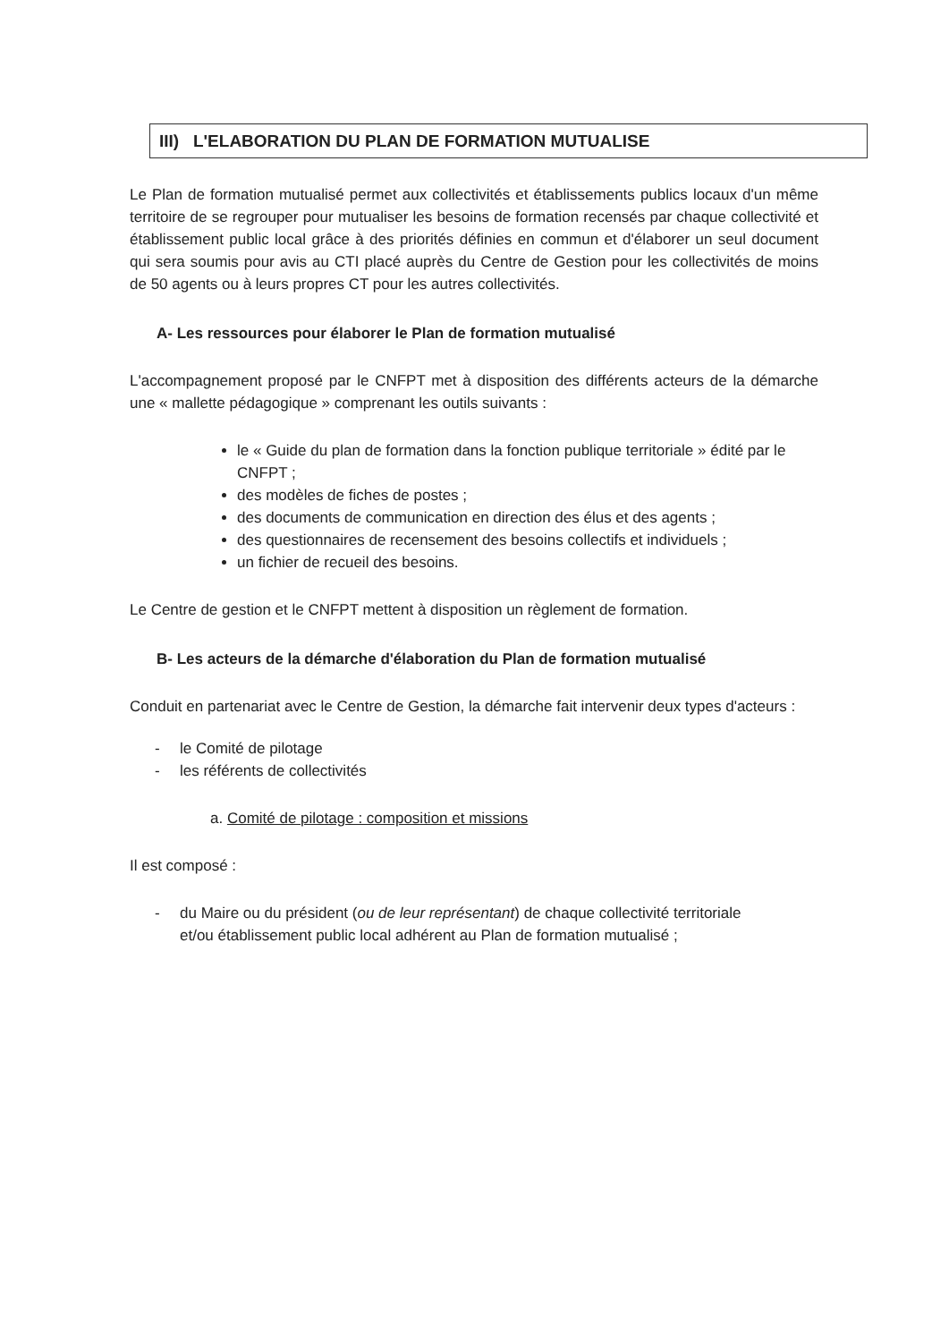III) L'ELABORATION DU PLAN DE FORMATION MUTUALISE
Le Plan de formation mutualisé permet aux collectivités et établissements publics locaux d'un même territoire de se regrouper pour mutualiser les besoins de formation recensés par chaque collectivité et établissement public local grâce à des priorités définies en commun et d'élaborer un seul document qui sera soumis pour avis au CTI placé auprès du Centre de Gestion pour les collectivités de moins de 50 agents ou à leurs propres CT pour les autres collectivités.
A- Les ressources pour élaborer le Plan de formation mutualisé
L'accompagnement proposé par le CNFPT met à disposition des différents acteurs de la démarche une « mallette pédagogique » comprenant les outils suivants :
le « Guide du plan de formation dans la fonction publique territoriale » édité par le CNFPT ;
des modèles de fiches de postes ;
des documents de communication en direction des élus et des agents ;
des questionnaires de recensement des besoins collectifs et individuels ;
un fichier de recueil des besoins.
Le Centre de gestion et le CNFPT mettent à disposition un règlement de formation.
B- Les acteurs de la démarche d'élaboration du Plan de formation mutualisé
Conduit en partenariat avec le Centre de Gestion, la démarche fait intervenir deux types d'acteurs :
- le Comité de pilotage
- les référents de collectivités
a. Comité de pilotage : composition et missions
Il est composé :
- du Maire ou du président (ou de leur représentant) de chaque collectivité territoriale
et/ou établissement public local adhérent au Plan de formation mutualisé ;